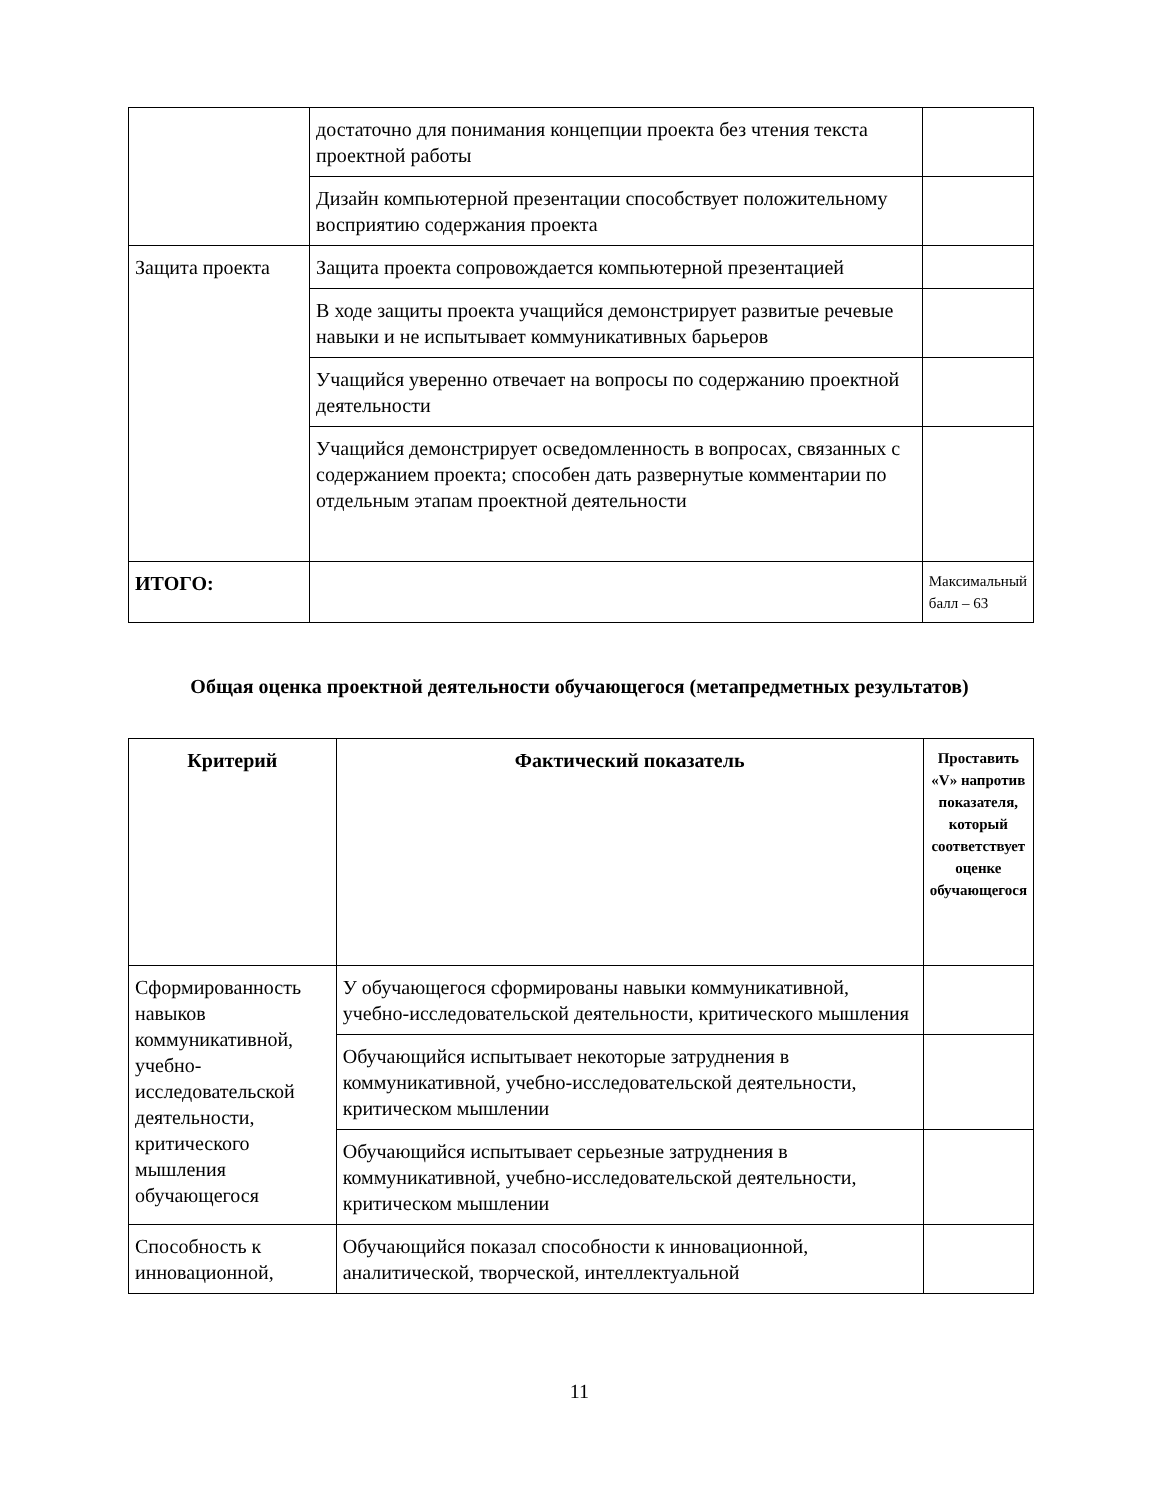| | достаточно для понимания концепции проекта без чтения текста проектной работы | |
| | Дизайн компьютерной презентации способствует положительному восприятию содержания проекта | |
| Защита проекта | Защита проекта сопровождается компьютерной презентацией | |
| | В ходе защиты проекта учащийся демонстрирует развитые речевые навыки и не испытывает коммуникативных барьеров | |
| | Учащийся уверенно отвечает на вопросы по содержанию проектной деятельности | |
| | Учащийся демонстрирует осведомленность в вопросах, связанных с содержанием проекта; способен дать развернутые комментарии по отдельным этапам проектной деятельности | |
| ИТОГО: | | Максимальный балл – 63 |
Общая оценка проектной деятельности обучающегося (метапредметных результатов)
| Критерий | Фактический показатель | Проставить «V» напротив показателя, который соответствует оценке обучающегося |
| --- | --- | --- |
| Сформированность навыков коммуникативной, учебно-исследовательской деятельности, критического мышления обучающегося | У обучающегося сформированы навыки коммуникативной, учебно-исследовательской деятельности, критического мышления | |
| | Обучающийся испытывает некоторые затруднения в коммуникативной, учебно-исследовательской деятельности, критическом мышлении | |
| | Обучающийся испытывает серьезные затруднения в коммуникативной, учебно-исследовательской деятельности, критическом мышлении | |
| Способность к инновационной, | Обучающийся показал способности к инновационной, аналитической, творческой, интеллектуальной | |
11